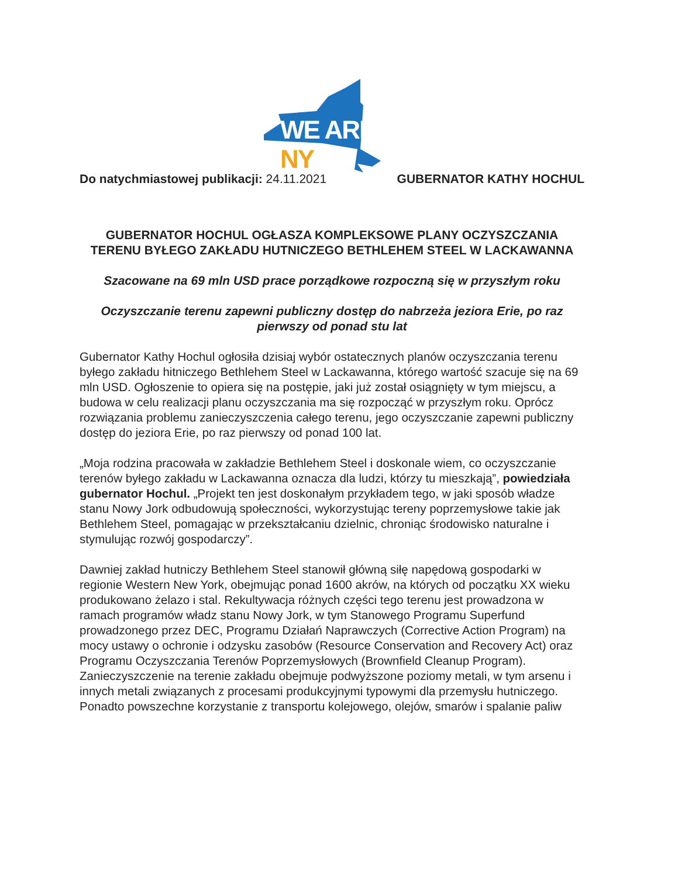WE ARE NY
Do natychmiastowej publikacji: 24.11.2021
GUBERNATOR KATHY HOCHUL
GUBERNATOR HOCHUL OGŁASZA KOMPLEKSOWE PLANY OCZYSZCZANIA TERENU BYŁEGO ZAKŁADU HUTNICZEGO BETHLEHEM STEEL W LACKAWANNA
Szacowane na 69 mln USD prace porządkowe rozpoczną się w przyszłym roku
Oczyszczanie terenu zapewni publiczny dostęp do nabrzeża jeziora Erie, po raz pierwszy od ponad stu lat
Gubernator Kathy Hochul ogłosiła dzisiaj wybór ostatecznych planów oczyszczania terenu byłego zakładu hitniczego Bethlehem Steel w Lackawanna, którego wartość szacuje się na 69 mln USD. Ogłoszenie to opiera się na postępie, jaki już został osiągnięty w tym miejscu, a budowa w celu realizacji planu oczyszczania ma się rozpocząć w przyszłym roku. Oprócz rozwiązania problemu zanieczyszczenia całego terenu, jego oczyszczanie zapewni publiczny dostęp do jeziora Erie, po raz pierwszy od ponad 100 lat.
„Moja rodzina pracowała w zakładzie Bethlehem Steel i doskonale wiem, co oczyszczanie terenów byłego zakładu w Lackawanna oznacza dla ludzi, którzy tu mieszkają”, powiedziała gubernator Hochul. „Projekt ten jest doskonałym przykładem tego, w jaki sposób władze stanu Nowy Jork odbudowują społeczności, wykorzystując tereny poprzemysłowe takie jak Bethlehem Steel, pomagając w przekształcaniu dzielnic, chroniąc środowisko naturalne i stymulując rozwój gospodarczy”.
Dawniej zakład hutniczy Bethlehem Steel stanowił główną siłę napędową gospodarki w regionie Western New York, obejmując ponad 1600 akrów, na których od początku XX wieku produkowano żelazo i stal. Rekultywacja różnych części tego terenu jest prowadzona w ramach programów władz stanu Nowy Jork, w tym Stanowego Programu Superfund prowadzonego przez DEC, Programu Działań Naprawczych (Corrective Action Program) na mocy ustawy o ochronie i odzysku zasobów (Resource Conservation and Recovery Act) oraz Programu Oczyszczania Terenów Poprzemysłowych (Brownfield Cleanup Program). Zanieczyszczenie na terenie zakładu obejmuje podwyższone poziomy metali, w tym arsenu i innych metali związanych z procesami produkcyjnymi typowymi dla przemysłu hutniczego. Ponadto powszechne korzystanie z transportu kolejowego, olejów, smarów i spalanie paliw